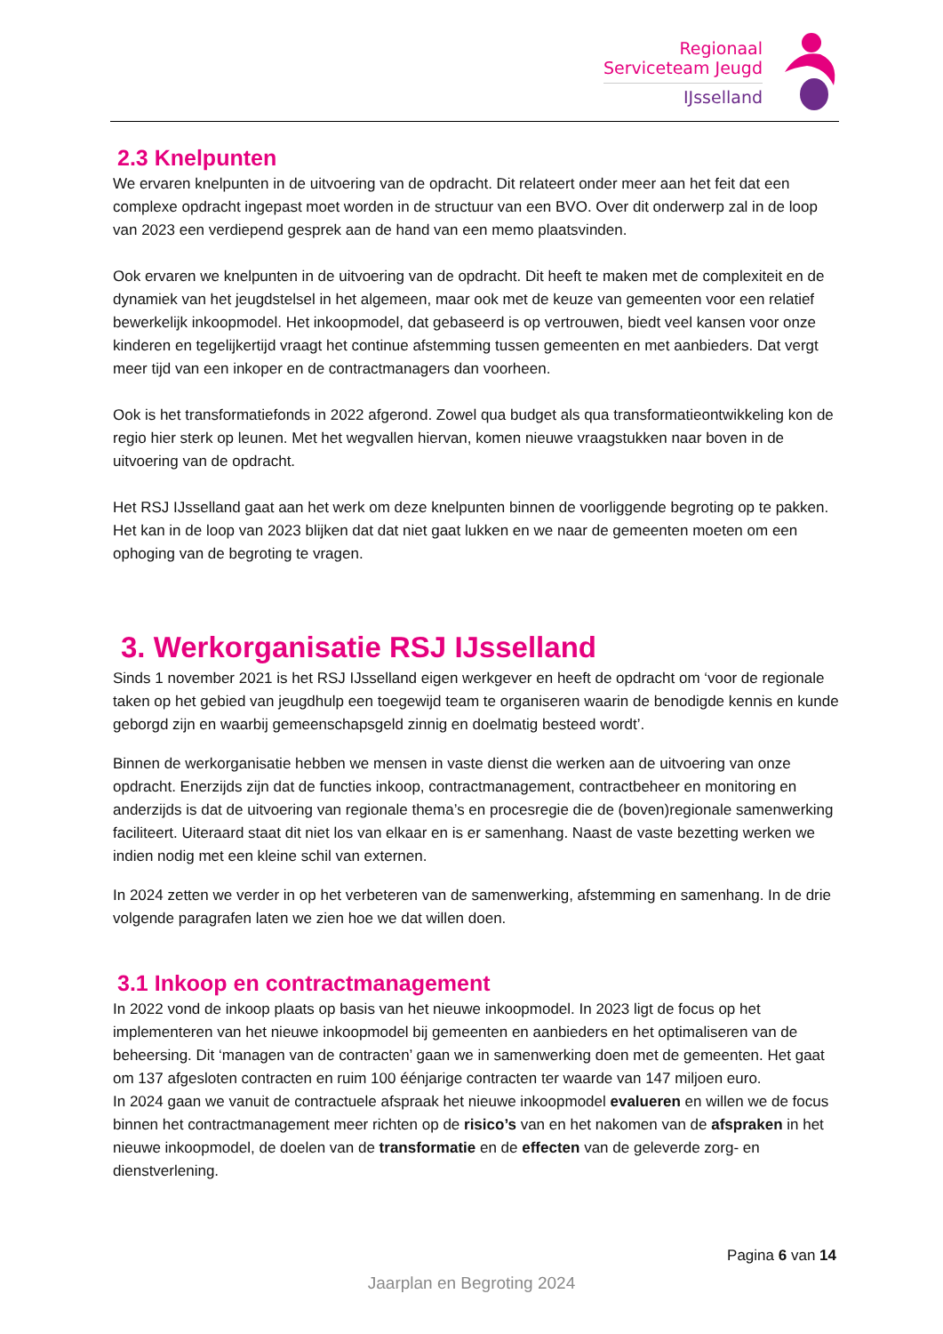Regionaal
Serviceteam Jeugd
IJsselland
2.3 Knelpunten
We ervaren knelpunten in de uitvoering van de opdracht. Dit relateert onder meer aan het feit dat een complexe opdracht ingepast moet worden in de structuur van een BVO. Over dit onderwerp zal in de loop van 2023 een verdiepend gesprek aan de hand van een memo plaatsvinden.
Ook ervaren we knelpunten in de uitvoering van de opdracht. Dit heeft te maken met de complexiteit en de dynamiek van het jeugdstelsel in het algemeen, maar ook met de keuze van gemeenten voor een relatief bewerkelijk inkoopmodel. Het inkoopmodel, dat gebaseerd is op vertrouwen, biedt veel kansen voor onze kinderen en tegelijkertijd vraagt het continue afstemming tussen gemeenten en met aanbieders. Dat vergt meer tijd van een inkoper en de contractmanagers dan voorheen.
Ook is het transformatiefonds in 2022 afgerond. Zowel qua budget als qua transformatieontwikkeling kon de regio hier sterk op leunen. Met het wegvallen hiervan, komen nieuwe vraagstukken naar boven in de uitvoering van de opdracht.
Het RSJ IJsselland gaat aan het werk om deze knelpunten binnen de voorliggende begroting op te pakken. Het kan in de loop van 2023 blijken dat dat niet gaat lukken en we naar de gemeenten moeten om een ophoging van de begroting te vragen.
3. Werkorganisatie RSJ IJsselland
Sinds 1 november 2021 is het RSJ IJsselland eigen werkgever en heeft de opdracht om ‘voor de regionale taken op het gebied van jeugdhulp een toegewijd team te organiseren waarin de benodigde kennis en kunde geborgd zijn en waarbij gemeenschapsgeld zinnig en doelmatig besteed wordt’.
Binnen de werkorganisatie hebben we mensen in vaste dienst die werken aan de uitvoering van onze opdracht. Enerzijds zijn dat de functies inkoop, contractmanagement, contractbeheer en monitoring en anderzijds is dat de uitvoering van regionale thema’s en procesregie die de (boven)regionale samenwerking faciliteert. Uiteraard staat dit niet los van elkaar en is er samenhang. Naast de vaste bezetting werken we indien nodig met een kleine schil van externen.
In 2024 zetten we verder in op het verbeteren van de samenwerking, afstemming en samenhang. In de drie volgende paragrafen laten we zien hoe we dat willen doen.
3.1 Inkoop en contractmanagement
In 2022 vond de inkoop plaats op basis van het nieuwe inkoopmodel. In 2023 ligt de focus op het implementeren van het nieuwe inkoopmodel bij gemeenten en aanbieders en het optimaliseren van de beheersing. Dit ‘managen van de contracten’ gaan we in samenwerking doen met de gemeenten. Het gaat om 137 afgesloten contracten en ruim 100 éénjarige contracten ter waarde van 147 miljoen euro.
In 2024 gaan we vanuit de contractuele afspraak het nieuwe inkoopmodel evalueren en willen we de focus binnen het contractmanagement meer richten op de risico’s van en het nakomen van de afspraken in het nieuwe inkoopmodel, de doelen van de transformatie en de effecten van de geleverde zorg- en dienstverlening.
Pagina 6 van 14
Jaarplan en Begroting 2024